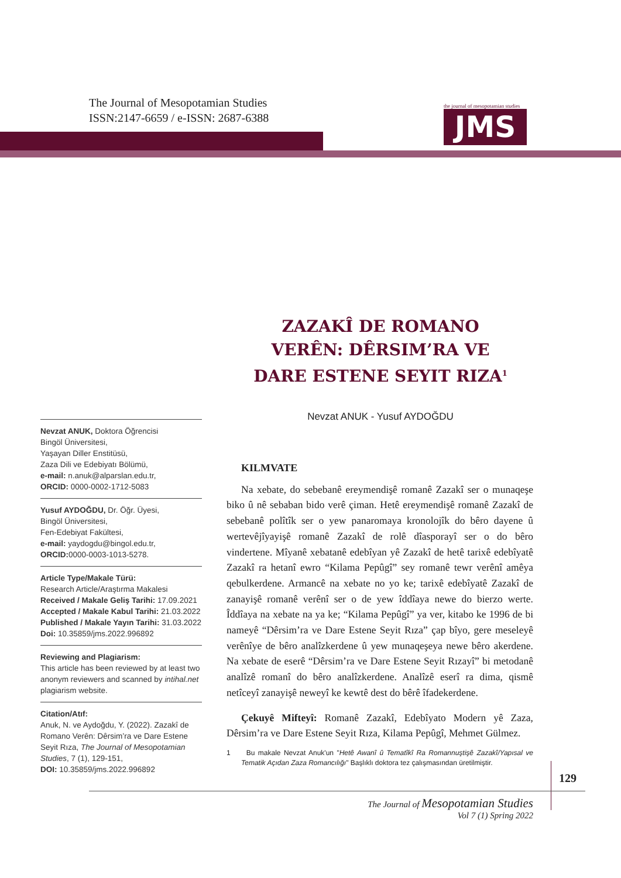The Journal of Mesopotamian Studies
ISSN:2147-6659 / e-ISSN: 2687-6388
the journal of mesopotamian studies
JMS
ZAZAKÎ DE ROMANO VERÊN: DÊRSIM’RA VE DARE ESTENE SEYIT RIZA<sup>1</sup>
Nevzat ANUK - Yusuf AYDOĞDU
Nevzat ANUK, Doktora Öğrencisi
Bingöl Üniversitesi,
Yaşayan Diller Enstitüsü,
Zaza Dili ve Edebiyatı Bölümü,
e-mail: n.anuk@alparslan.edu.tr,
ORCID: 0000-0002-1712-5083
Yusuf AYDOĞDU, Dr. Öğr. Üyesi,
Bingöl Üniversitesi,
Fen-Edebiyat Fakültesi,
e-mail: yaydogdu@bingol.edu.tr,
ORCID: 0000-0003-1013-5278.
Article Type/Makale Türü:
Research Article/Araştırma Makalesi
Received / Makale Geliş Tarihi: 17.09.2021
Accepted / Makale Kabul Tarihi: 21.03.2022
Published / Makale Yayın Tarihi: 31.03.2022
Doi: 10.35859/jms.2022.996892
Reviewing and Plagiarism:
This article has been reviewed by at least two anonym reviewers and scanned by intihal.net plagiarism website.
Citation/Atıf:
Anuk, N. ve Aydoğdu, Y. (2022). Zazakî de Romano Verên: Dêrsim’ra ve Dare Estene Seyit Rıza, The Journal of Mesopotamian Studies, 7 (1), 129-151,
DOI: 10.35859/jms.2022.996892
KILMVATE
Na xebate, do sebebanê ereymendişê romanê Zazakî ser o munaqeşe biko û nê sebaban bido verê çiman. Hetê ereymendişê romanê Zazakî de sebebanê polîtîk ser o yew panaromaya kronolojîk do bêro dayene û wertevêjîyayişê romanê Zazakî de rolê dîasporayî ser o do bêro vindertene. Mîyanê xebatanê edebîyan yê Zazakî de hetê tarixê edebîyatê Zazakî ra hetanî ewro “Kilama Pepûgî” sey romanê tewr verênî amêya qebulkerdene. Armancê na xebate no yo ke; tarixê edebîyatê Zazakî de zanayişê romanê verênî ser o de yew îddîaya newe do bierzo werte. Îddîaya na xebate na ya ke; “Kilama Pepûgî” ya ver, kitabo ke 1996 de bi nameyê “Dêrsim’ra ve Dare Estene Seyit Rıza” çap bîyo, gere meseleyê verênîye de bêro analîzkerdene û yew munaqeşeya newe bêro akerdene. Na xebate de eserê “Dêrsim’ra ve Dare Estene Seyit Rızayî” bi metodanê analîzê romanî do bêro analîzkerdene. Analîzê eserî ra dima, qismê netîceyî zanayişê neweyî ke kewtê dest do bêrê îfadekerdene.
Çekuyê Mifteyî: Romanê Zazakî, Edebîyato Modern yê Zaza, Dêrsim’ra ve Dare Estene Seyit Rıza, Kilama Pepûgî, Mehmet Gülmez.
1 Bu makale Nevzat Anuk'un "Hetê Awanî û Tematîkî Ra Romannuştişê Zazakî/Yapısal ve Tematik Açıdan Zaza Romancılığı" Başlıklı doktora tez çalışmasından üretilmiştir.
129
The Journal of Mesopotamian Studies
Vol 7 (1) Spring 2022